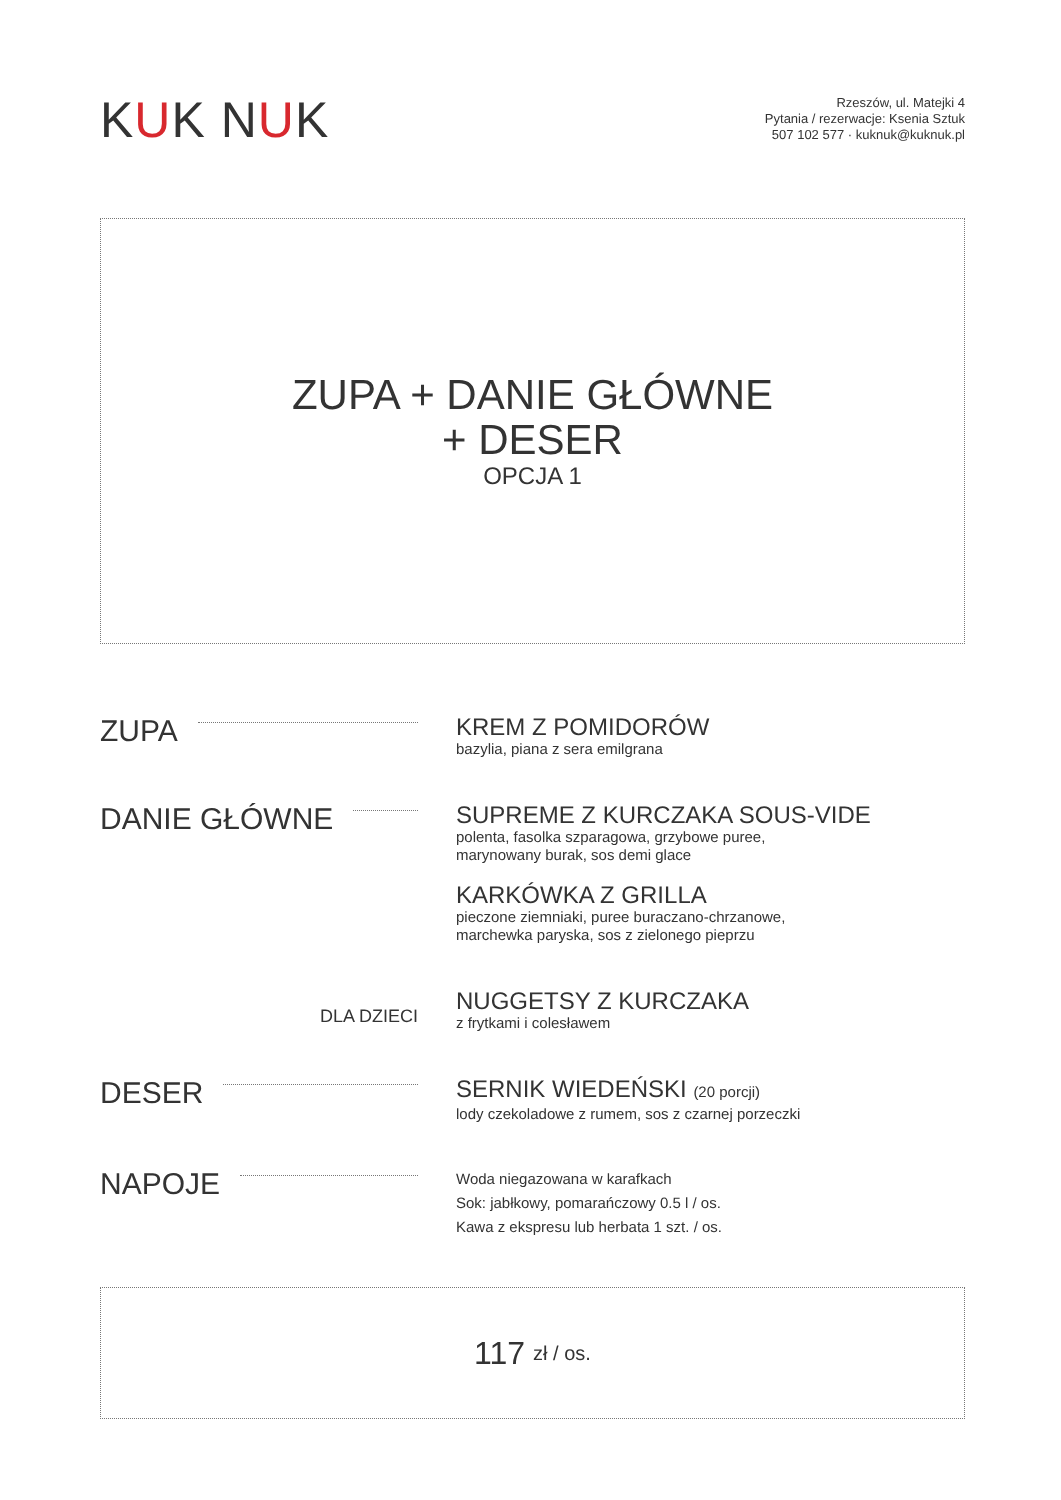KUK NUK
Rzeszów, ul. Matejki 4
Pytania / rezerwacje: Ksenia Sztuk
507 102 577 · kuknuk@kuknuk.pl
ZUPA + DANIE GŁÓWNE
+ DESER
OPCJA 1
ZUPA
KREM Z POMIDORÓW
bazylia, piana z sera emilgrana
DANIE GŁÓWNE
SUPREME Z KURCZAKA SOUS-VIDE
polenta, fasolka szparagowa, grzybowe puree,
marynowany burak, sos demi glace
KARKÓWKA Z GRILLA
pieczone ziemniaki, puree buraczano-chrzanowe,
marchewka paryska, sos z zielonego pieprzu
DLA DZIECI
NUGGETSY Z KURCZAKA
z frytkami i colesławem
DESER
SERNIK WIEDEŃSKI (20 porcji)
lody czekoladowe z rumem, sos z czarnej porzeczki
NAPOJE
Woda niegazowana w karafkach
Sok: jabłkowy, pomarańczowy 0.5 l / os.
Kawa z ekspresu lub herbata 1 szt. / os.
117 zł / os.